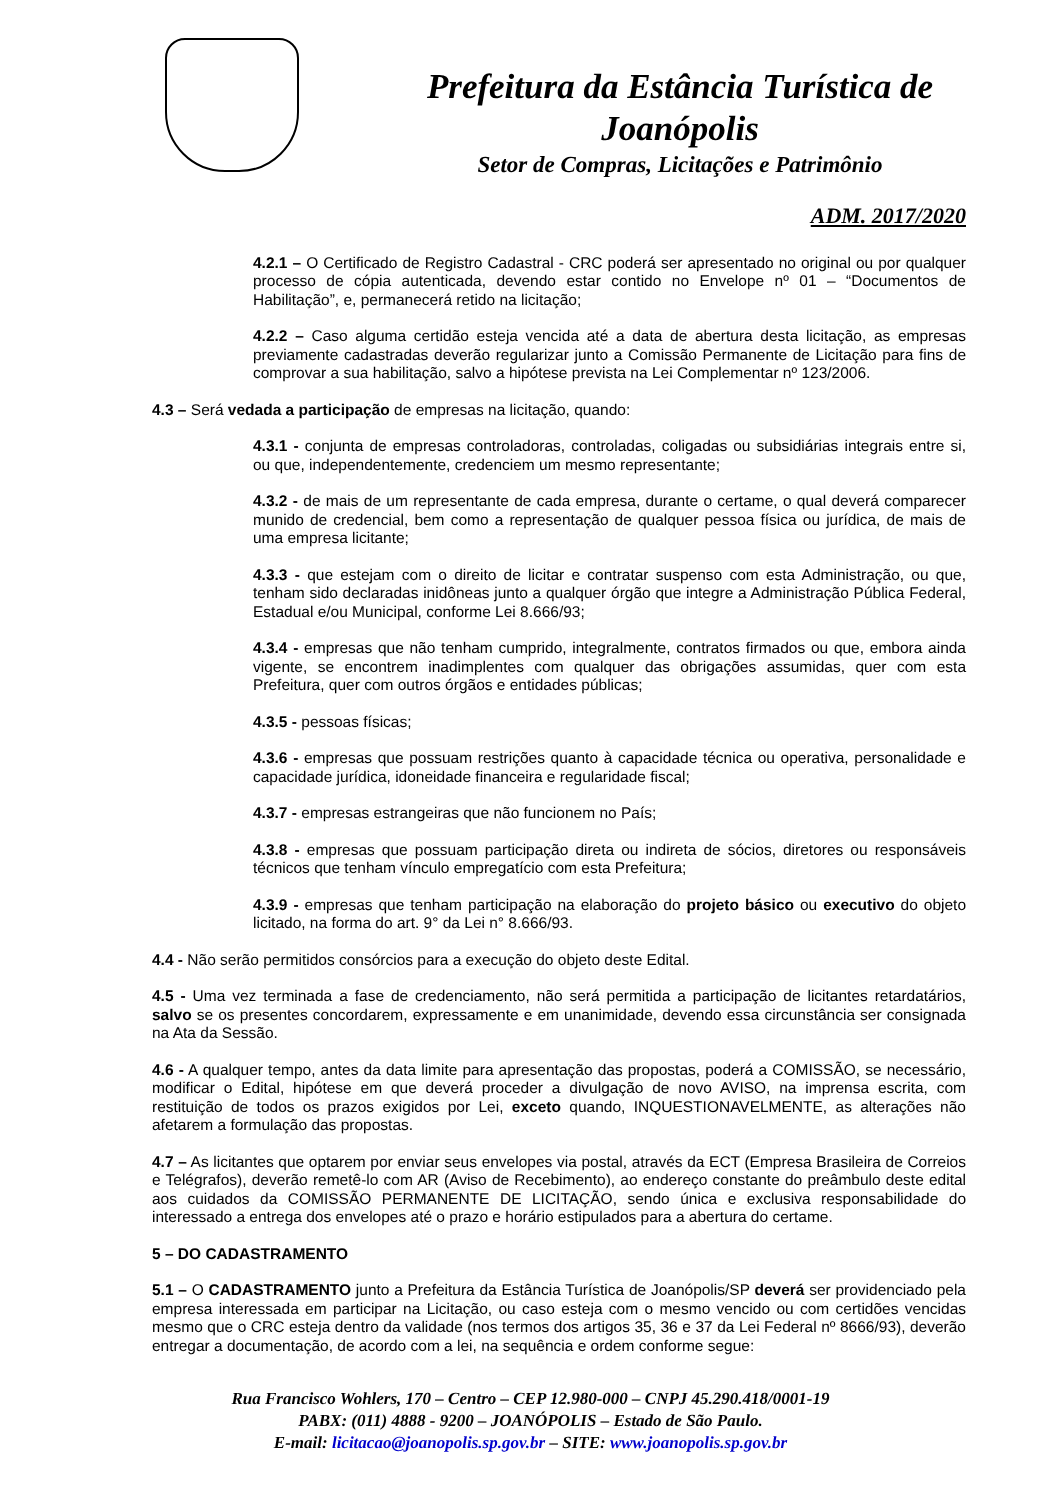Prefeitura da Estância Turística de
Joanópolis
Setor de Compras, Licitações e Patrimônio
ADM. 2017/2020
4.2.1 – O Certificado de Registro Cadastral - CRC poderá ser apresentado no original ou por qualquer processo de cópia autenticada, devendo estar contido no Envelope nº 01 – “Documentos de Habilitação”, e, permanecerá retido na licitação;
4.2.2 – Caso alguma certidão esteja vencida até a data de abertura desta licitação, as empresas previamente cadastradas deverão regularizar junto a Comissão Permanente de Licitação para fins de comprovar a sua habilitação, salvo a hipótese prevista na Lei Complementar nº 123/2006.
4.3 – Será vedada a participação de empresas na licitação, quando:
4.3.1 - conjunta de empresas controladoras, controladas, coligadas ou subsidiárias integrais entre si, ou que, independentemente, credenciem um mesmo representante;
4.3.2 - de mais de um representante de cada empresa, durante o certame, o qual deverá comparecer munido de credencial, bem como a representação de qualquer pessoa física ou jurídica, de mais de uma empresa licitante;
4.3.3 - que estejam com o direito de licitar e contratar suspenso com esta Administração, ou que, tenham sido declaradas inidôneas junto a qualquer órgão que integre a Administração Pública Federal, Estadual e/ou Municipal, conforme Lei 8.666/93;
4.3.4 - empresas que não tenham cumprido, integralmente, contratos firmados ou que, embora ainda vigente, se encontrem inadimplentes com qualquer das obrigações assumidas, quer com esta Prefeitura, quer com outros órgãos e entidades públicas;
4.3.5 - pessoas físicas;
4.3.6 - empresas que possuam restrições quanto à capacidade técnica ou operativa, personalidade e capacidade jurídica, idoneidade financeira e regularidade fiscal;
4.3.7 - empresas estrangeiras que não funcionem no País;
4.3.8 - empresas que possuam participação direta ou indireta de sócios, diretores ou responsáveis técnicos que tenham vínculo empregatício com esta Prefeitura;
4.3.9 - empresas que tenham participação na elaboração do projeto básico ou executivo do objeto licitado, na forma do art. 9° da Lei n° 8.666/93.
4.4 - Não serão permitidos consórcios para a execução do objeto deste Edital.
4.5 - Uma vez terminada a fase de credenciamento, não será permitida a participação de licitantes retardatários, salvo se os presentes concordarem, expressamente e em unanimidade, devendo essa circunstância ser consignada na Ata da Sessão.
4.6 - A qualquer tempo, antes da data limite para apresentação das propostas, poderá a COMISSÃO, se necessário, modificar o Edital, hipótese em que deverá proceder a divulgação de novo AVISO, na imprensa escrita, com restituição de todos os prazos exigidos por Lei, exceto quando, INQUESTIONAVELMENTE, as alterações não afetarem a formulação das propostas.
4.7 – As licitantes que optarem por enviar seus envelopes via postal, através da ECT (Empresa Brasileira de Correios e Telégrafos), deverão remetê-lo com AR (Aviso de Recebimento), ao endereço constante do preâmbulo deste edital aos cuidados da COMISSÃO PERMANENTE DE LICITAÇÃO, sendo única e exclusiva responsabilidade do interessado a entrega dos envelopes até o prazo e horário estipulados para a abertura do certame.
5 – DO CADASTRAMENTO
5.1 – O CADASTRAMENTO junto a Prefeitura da Estância Turística de Joanópolis/SP deverá ser providenciado pela empresa interessada em participar na Licitação, ou caso esteja com o mesmo vencido ou com certidões vencidas mesmo que o CRC esteja dentro da validade (nos termos dos artigos 35, 36 e 37 da Lei Federal nº 8666/93), deverão entregar a documentação, de acordo com a lei, na sequência e ordem conforme segue:
Rua Francisco Wohlers, 170 – Centro – CEP 12.980-000 – CNPJ 45.290.418/0001-19
PABX: (011) 4888 - 9200 – JOANÓPOLIS – Estado de São Paulo.
E-mail: licitacao@joanopolis.sp.gov.br – SITE: www.joanopolis.sp.gov.br